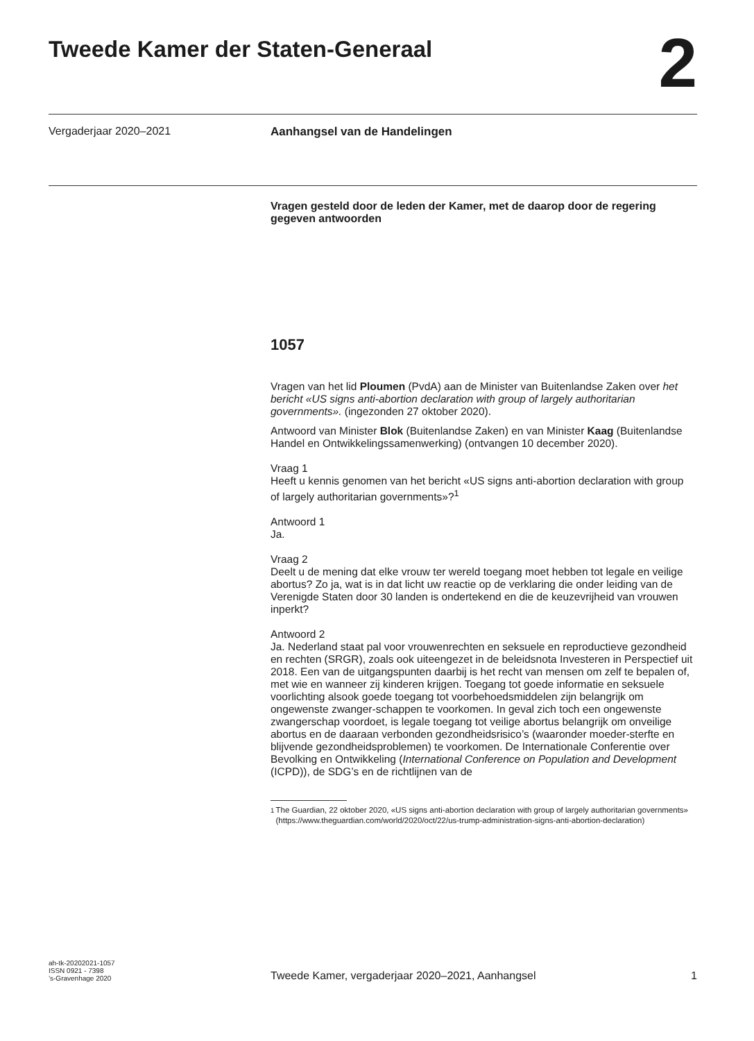Tweede Kamer der Staten-Generaal
2
Vergaderjaar 2020–2021 Aanhangsel van de Handelingen
Vragen gesteld door de leden der Kamer, met de daarop door de regering gegeven antwoorden
1057
Vragen van het lid Ploumen (PvdA) aan de Minister van Buitenlandse Zaken over het bericht «US signs anti-abortion declaration with group of largely authoritarian governments». (ingezonden 27 oktober 2020).
Antwoord van Minister Blok (Buitenlandse Zaken) en van Minister Kaag (Buitenlandse Handel en Ontwikkelingssamenwerking) (ontvangen 10 december 2020).
Vraag 1
Heeft u kennis genomen van het bericht «US signs anti-abortion declaration with group of largely authoritarian governments»?<sup>1</sup>
Antwoord 1
Ja.
Vraag 2
Deelt u de mening dat elke vrouw ter wereld toegang moet hebben tot legale en veilige abortus? Zo ja, wat is in dat licht uw reactie op de verklaring die onder leiding van de Verenigde Staten door 30 landen is ondertekend en die de keuzevrijheid van vrouwen inperkt?
Antwoord 2
Ja. Nederland staat pal voor vrouwenrechten en seksuele en reproductieve gezondheid en rechten (SRGR), zoals ook uiteengezet in de beleidsnota Investeren in Perspectief uit 2018. Een van de uitgangspunten daarbij is het recht van mensen om zelf te bepalen of, met wie en wanneer zij kinderen krijgen. Toegang tot goede informatie en seksuele voorlichting alsook goede toegang tot voorbehoedsmiddelen zijn belangrijk om ongewenste zwanger-schappen te voorkomen. In geval zich toch een ongewenste zwangerschap voordoet, is legale toegang tot veilige abortus belangrijk om onveilige abortus en de daaraan verbonden gezondheidsrisico’s (waaronder moeder-sterfte en blijvende gezondheidsproblemen) te voorkomen. De Internationale Conferentie over Bevolking en Ontwikkeling (International Conference on Population and Development (ICPD)), de SDG’s en de richtlijnen van de
<sup>1</sup> The Guardian, 22 oktober 2020, «US signs anti-abortion declaration with group of largely authoritarian governments» (https://www.theguardian.com/world/2020/oct/22/us-trump-administration-signs-anti-abortion-declaration)
ah-tk-20202021-1057
ISSN 0921 - 7398
’s-Gravenhage 2020
Tweede Kamer, vergaderjaar 2020–2021, Aanhangsel
1